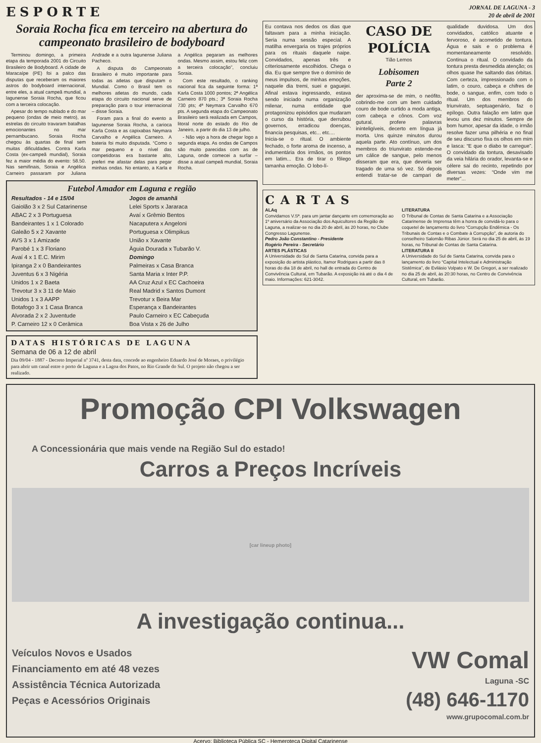ESPORTE
JORNAL DE LAGUNA - 3
20 de abril de 2001
Soraia Rocha fica em terceiro na abertura do campeonato brasileiro de bodyboard
Terminou domingo, a primeira etapa da temporada 2001 do Circuito Brasileiro de Bodyboard. A cidade de Maracaípe (PE) foi a palco das disputas que receberam os maiores astros do bodyboard internacional, entre eles, a atual campeã mundial, a lagunense Soraia Rocha, que ficou com a terceira colocação.
Apesar do tempo nublado e do mar pequeno (ondas de meio metro), as estrelas do circuito travaram batalhas emocionantes no mar pernambucano. Soraia Rocha chegou às quartas de final sem muitas dificuldades. Contra Karla Costa (ex-campeã mundial), Soraia fez a maior média do evento: 58.50. Nas semifinais, Soraia e Angélica Carneiro passaram por Juliana Andrade e a outra lagunense Juliana Pacheco.
A disputa do Campeonato Brasileiro é muito importante para todas as atletas que disputam o Mundial. Como o Brasil tem os melhores atletas do mundo, cada etapa do circuito nacional serve de preparação para o tour internacional – disse Soraia.
Foram para a final do evento a lagunense Soraia Rocha, a carioca Karla Costa e as capixabas Neymara Carvalho e Angélica Carneiro. A bateria foi muito disputada. “Como o mar pequeno e o nível das competidoras era bastante alto, preferi me afastar delas para pegar minhas ondas. No entanto, a Karla e a Angélica pegaram as melhores ondas. Mesmo assim, estou feliz com a terceira colocação”, concluiu Soraia.
Com este resultado, o ranking nacional fica da seguinte forma: 1ª Karla Costa 1000 pontos; 2ª Angélica Carneiro 870 pts.; 3ª Soraia Rocha 730 pts; 4ª Neymara Carvalho 670 pts. A segunda etapa do Campeonato Brasileiro será realizada em Campos, litoral norte do estado do Rio de Janeiro, a partir do dia 13 de julho.
- Não vejo a hora de chegar logo a segunda etapa. As ondas de Campos são muito parecidas com as de Laguna, onde comecei a surfar – disse a atual campeã mundial, Soraia Rocha.
Futebol Amador em Laguna e região
| Resultados - 14 e 15/04 | Jogos de amanhã |
| --- | --- |
| Gaiolão 3 x 2 Sul Catarinense | Lelei Sports x Jararaca |
| ABAC 2 x 3 Portuguesa | Avaí x Grêmio Bentos |
| Bandeirantes 1 x 1 Colorado | Nacaputera x Angeloni |
| Galeão 5 x 2 Xavante | Portuguesa x Olimpikus |
| AVS 3 x 1 Amizade | União x Xavante |
| Parobé 1 x 3 Floriano | Äguia Dourada x Tubarão V. |
| Avaí 4 x 1 E.C. Mirim | Domingo |
| Ipiranga 2 x 0 Bandeirantes | Palmeiras x Casa Branca |
| Juventus 6 x 3 Nigéria | Santa Maria x Inter P.P. |
| Unidos 1 x 2 Baeta | AA Cruz Azul x EC Cachoeira |
| Trevotur 3 x 3 11 de Maio | Real Madrid x Santos Dumont |
| Unidos 1 x 3 AAPP | Trevotur x Beira Mar |
| Botafogo 3 x 1 Casa Branca | Esperança x Bandeirantes |
| Alvorada 2 x 2 Juventude | Paulo Carneiro x EC Cabeçuda |
| P. Carneiro 12 x 0 Cerâmica | Boa Vista x 26 de Julho |
DATAS HISTÓRICAS DE LAGUNA
Semana de 06 a 12 de abril
Dia 09/04 - 1887 - Decreto Imperial nº 3741, desta data, concede ao engenheiro Eduardo José de Moraes, o privilégio para abrir um canal entre o porto de Laguna e a Lagoa dos Patos, no Rio Grande do Sul. O projeto não chegou a ser realizado.
Eu contava nos dedos os dias que faltavam para a minha iniciação. Seria numa sessão especial. A matilha envergaria os trajes próprios para os rituais daquele naipe. Convidados, apenas três e criteriosamente escolhidos. Chega o dia. Eu que sempre tive o domínio de meus impulsos, de minhas emoções, naquele dia tremi, suei e gaguejei. Afinal estava ingressando, estava sendo iniciado numa organização milenar, numa entidade que protagonizou episódios que mudaram o curso da história, que derrubou governos, erradicou doenças, financia pesquisas, etc... etc....
Inicia-se o ritual. O ambiente fechado, o forte aroma de incenso, a indumentária dos irmãos, os pontos em latim... Era de tirar o fôlego tamanha emoção. O lobo-lí-
CASO DE POLÍCIA
Tião Lemos
Lobisomen
Parte 2
der aproxima-se de mim, o neófito, cobrindo-me com um bem cuidado couro de bode curtido a moda antiga, com cabeça e cônos. Com voz gutural, profere palavras ininteligíveis, decerto em língua já morta. Uns quinze minutos durou aquela parte. Ato contínuo, um dos membros do triunvirato estende-me um cálice de sangue, pelo menos disseram que era, que deveria ser tragado de uma só vez. Só depois entendi tratar-se de campari de qualidade duvidosa. Um dos convidados, católico atuante e fervoroso, é acometido de tontura. Água e sais e o problema é momentaneamente resolvido. Continua o ritual. O convidado da tontura presta desmedida atenção; os olhos quase lhe saltando das órbitas. Com certeza, impressionado com o latim, o couro, cabeça e chifres de bode, o sangue, enfim, com todo o ritual. Um dos membros do triunvirato, septuagenário, faz o epílogo. Outra falação em latim que levou uns dez minutos. Sempre de bom humor, apesar da idade, o irmão resolve fazer uma pilhéria e no final de seu discurso fixa os olhos em mim e lasca: “E que o diabo te carregue”. O convidado da tontura, desavisado da veia hilária do orador, levanta-se e célere sai do recinto, repetindo por diversas vezes: “Onde vim me meter”...
CARTAS
ALAq
Convidamos V.Sª. para um jantar dançante em comemoração ao 1º aniversário da Associação dos Aquicultores da Região de Laguna, a realizar-se no dia 20 de abril, às 20 horas, no Clube Congresso Lagunense.
Pedro João Constantino - Presidente
Rogério Pereira - Secretário
ARTES PLÁSTICAS
A Universidade do Sul de Santa Catarina, convida para a exposição do artista plástico, Itamor Rodrigues a partir das 8 horas do dia 18 de abril, no hall de entrada do Centro de Convivência Cultural, em Tubarão. A exposição irá até o dia 4 de maio. Informações: 621-3042.
LITERATURA
O Tribunal de Contas de Santa Catarina e a Associação Catarinense de Imprensa têm a honra de convidá-lo para o coquetel de lançamento do livro “Corrupção Endêmica - Os Tribunais de Contas e o Combate à Corrupção”, de autoria do conselheiro Salomão Ribas Júnior. Será no dia 25 de abril, às 19 horas, no Tribunal de Contas de Santa Catarina.
LITERATURA II
A Universidade do Sul de Santa Catarina, convida para o lançamento do livro “Capital Intelectual e Administração Sistêmica”, de Evilásio Volpato e W. De Gregori, a ser realizado no dia 25 de abril, às 20:30 horas, no Centro de Convivência Cultural, em Tubarão.
Promoção CPI Volkswagen
A Concessionária que mais vende na Região Sul do estado!
Carros a Preços Incríveis
[car lineup photo]
A investigação continua...
Veículos Novos e Usados
Financiamento em até 48 vezes
Assistência Técnica Autorizada
Peças e Acessórios Originais
VW Comal
Laguna -SC
(48) 646-1170
www.grupocomal.com.br
Acervo: Biblioteca Pública SC - Hemeroteca Digital Catarinense